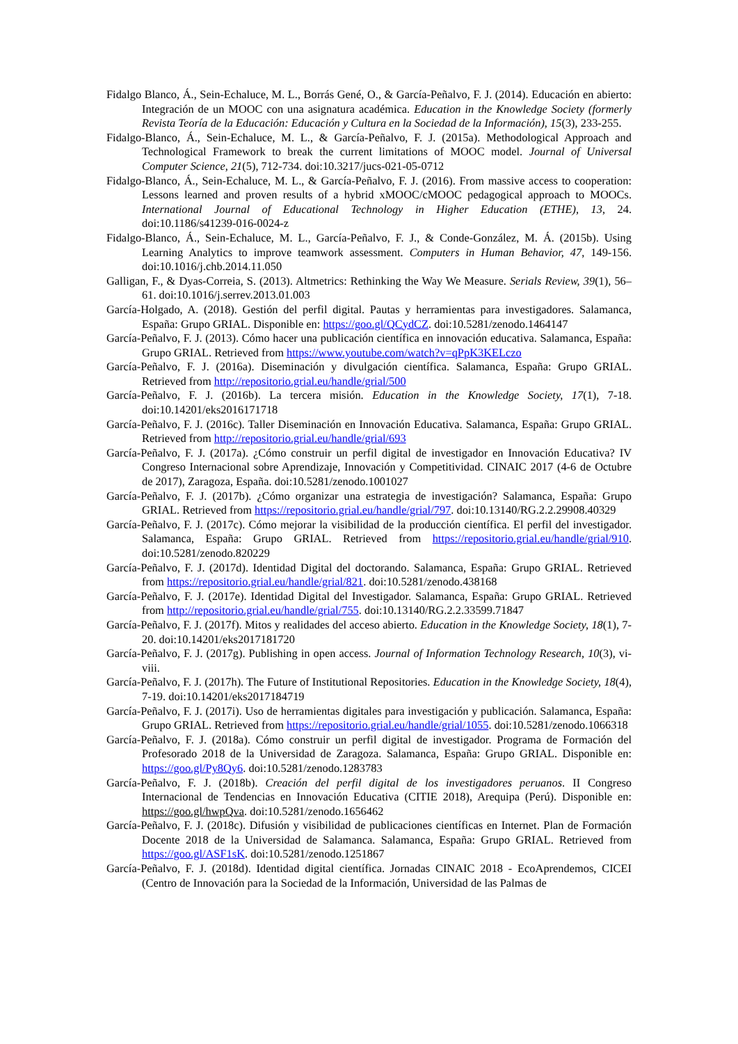Fidalgo Blanco, Á., Sein-Echaluce, M. L., Borrás Gené, O., & García-Peñalvo, F. J. (2014). Educación en abierto: Integración de un MOOC con una asignatura académica. Education in the Knowledge Society (formerly Revista Teoría de la Educación: Educación y Cultura en la Sociedad de la Información), 15(3), 233-255.
Fidalgo-Blanco, Á., Sein-Echaluce, M. L., & García-Peñalvo, F. J. (2015a). Methodological Approach and Technological Framework to break the current limitations of MOOC model. Journal of Universal Computer Science, 21(5), 712-734. doi:10.3217/jucs-021-05-0712
Fidalgo-Blanco, Á., Sein-Echaluce, M. L., & García-Peñalvo, F. J. (2016). From massive access to cooperation: Lessons learned and proven results of a hybrid xMOOC/cMOOC pedagogical approach to MOOCs. International Journal of Educational Technology in Higher Education (ETHE), 13, 24. doi:10.1186/s41239-016-0024-z
Fidalgo-Blanco, Á., Sein-Echaluce, M. L., García-Peñalvo, F. J., & Conde-González, M. Á. (2015b). Using Learning Analytics to improve teamwork assessment. Computers in Human Behavior, 47, 149-156. doi:10.1016/j.chb.2014.11.050
Galligan, F., & Dyas-Correia, S. (2013). Altmetrics: Rethinking the Way We Measure. Serials Review, 39(1), 56–61. doi:10.1016/j.serrev.2013.01.003
García-Holgado, A. (2018). Gestión del perfil digital. Pautas y herramientas para investigadores. Salamanca, España: Grupo GRIAL. Disponible en: https://goo.gl/QCydCZ. doi:10.5281/zenodo.1464147
García-Peñalvo, F. J. (2013). Cómo hacer una publicación científica en innovación educativa. Salamanca, España: Grupo GRIAL. Retrieved from https://www.youtube.com/watch?v=qPpK3KELczo
García-Peñalvo, F. J. (2016a). Diseminación y divulgación científica. Salamanca, España: Grupo GRIAL. Retrieved from http://repositorio.grial.eu/handle/grial/500
García-Peñalvo, F. J. (2016b). La tercera misión. Education in the Knowledge Society, 17(1), 7-18. doi:10.14201/eks2016171718
García-Peñalvo, F. J. (2016c). Taller Diseminación en Innovación Educativa. Salamanca, España: Grupo GRIAL. Retrieved from http://repositorio.grial.eu/handle/grial/693
García-Peñalvo, F. J. (2017a). ¿Cómo construir un perfil digital de investigador en Innovación Educativa? IV Congreso Internacional sobre Aprendizaje, Innovación y Competitividad. CINAIC 2017 (4-6 de Octubre de 2017), Zaragoza, España. doi:10.5281/zenodo.1001027
García-Peñalvo, F. J. (2017b). ¿Cómo organizar una estrategia de investigación? Salamanca, España: Grupo GRIAL. Retrieved from https://repositorio.grial.eu/handle/grial/797. doi:10.13140/RG.2.2.29908.40329
García-Peñalvo, F. J. (2017c). Cómo mejorar la visibilidad de la producción científica. El perfil del investigador. Salamanca, España: Grupo GRIAL. Retrieved from https://repositorio.grial.eu/handle/grial/910. doi:10.5281/zenodo.820229
García-Peñalvo, F. J. (2017d). Identidad Digital del doctorando. Salamanca, España: Grupo GRIAL. Retrieved from https://repositorio.grial.eu/handle/grial/821. doi:10.5281/zenodo.438168
García-Peñalvo, F. J. (2017e). Identidad Digital del Investigador. Salamanca, España: Grupo GRIAL. Retrieved from http://repositorio.grial.eu/handle/grial/755. doi:10.13140/RG.2.2.33599.71847
García-Peñalvo, F. J. (2017f). Mitos y realidades del acceso abierto. Education in the Knowledge Society, 18(1), 7-20. doi:10.14201/eks2017181720
García-Peñalvo, F. J. (2017g). Publishing in open access. Journal of Information Technology Research, 10(3), vi-viii.
García-Peñalvo, F. J. (2017h). The Future of Institutional Repositories. Education in the Knowledge Society, 18(4), 7-19. doi:10.14201/eks2017184719
García-Peñalvo, F. J. (2017i). Uso de herramientas digitales para investigación y publicación. Salamanca, España: Grupo GRIAL. Retrieved from https://repositorio.grial.eu/handle/grial/1055. doi:10.5281/zenodo.1066318
García-Peñalvo, F. J. (2018a). Cómo construir un perfil digital de investigador. Programa de Formación del Profesorado 2018 de la Universidad de Zaragoza. Salamanca, España: Grupo GRIAL. Disponible en: https://goo.gl/Py8Qy6. doi:10.5281/zenodo.1283783
García-Peñalvo, F. J. (2018b). Creación del perfil digital de los investigadores peruanos. II Congreso Internacional de Tendencias en Innovación Educativa (CITIE 2018), Arequipa (Perú). Disponible en: https://goo.gl/hwpQva. doi:10.5281/zenodo.1656462
García-Peñalvo, F. J. (2018c). Difusión y visibilidad de publicaciones científicas en Internet. Plan de Formación Docente 2018 de la Universidad de Salamanca. Salamanca, España: Grupo GRIAL. Retrieved from https://goo.gl/ASF1sK. doi:10.5281/zenodo.1251867
García-Peñalvo, F. J. (2018d). Identidad digital científica. Jornadas CINAIC 2018 - EcoAprendemos, CICEI (Centro de Innovación para la Sociedad de la Información, Universidad de las Palmas de